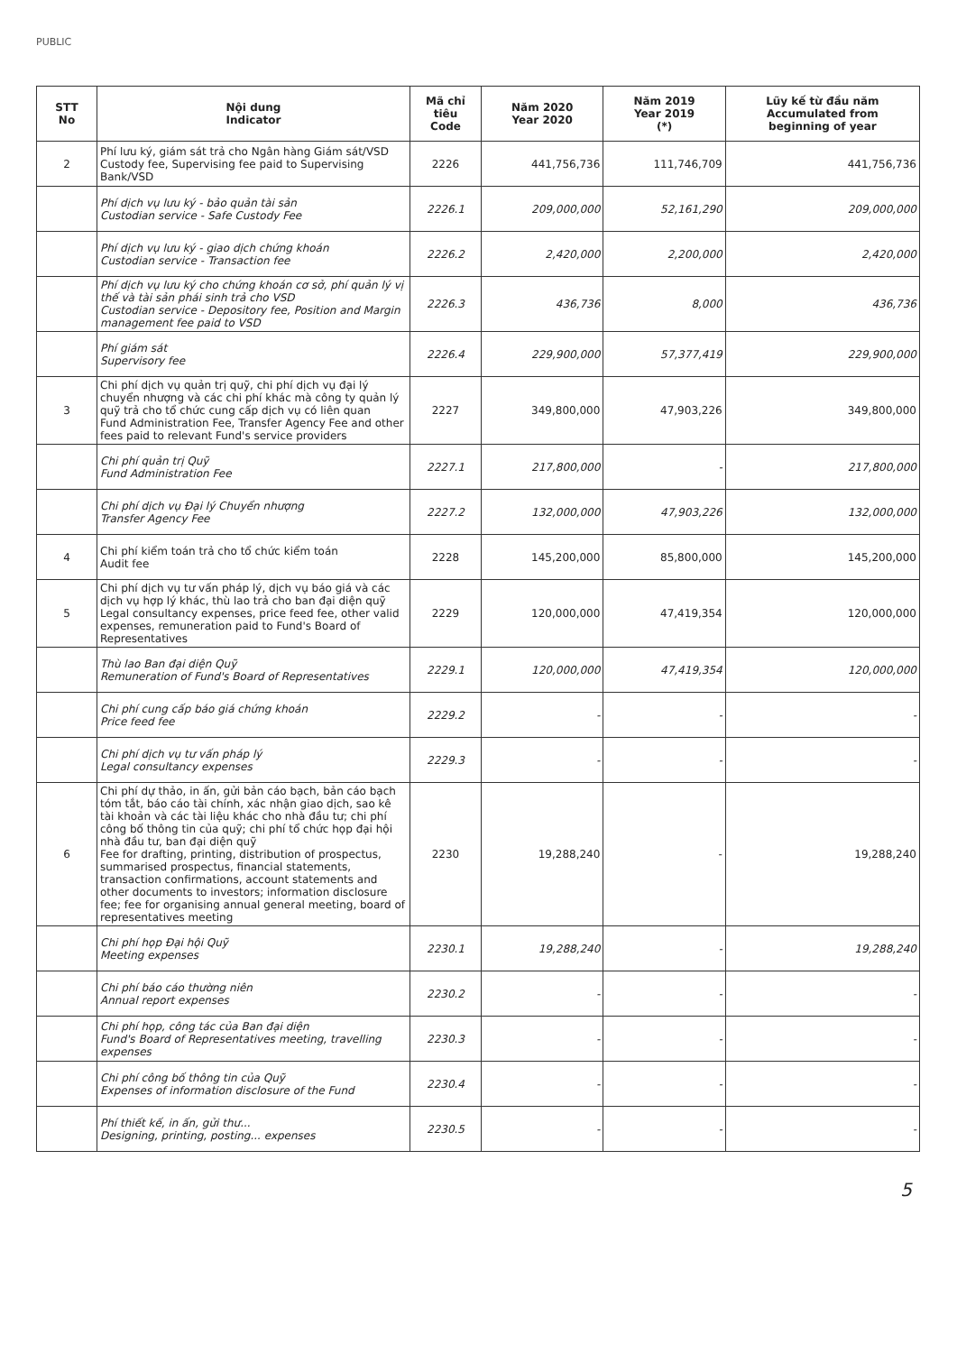PUBLIC
| STT No | Nội dung Indicator | Mã chỉ tiêu Code | Năm 2020 Year 2020 | Năm 2019 Year 2019 (*) | Lũy kế từ đầu năm Accumulated from beginning of year |
| --- | --- | --- | --- | --- | --- |
| 2 | Phí lưu ký, giám sát trả cho Ngân hàng Giám sát/VSD Custody fee, Supervising fee paid to Supervising Bank/VSD | 2226 | 441,756,736 | 111,746,709 | 441,756,736 |
| | Phí dịch vụ lưu ký - bảo quản tài sản Custodian service - Safe Custody Fee | 2226.1 | 209,000,000 | 52,161,290 | 209,000,000 |
| | Phí dịch vụ lưu ký - giao dịch chứng khoán Custodian service - Transaction fee | 2226.2 | 2,420,000 | 2,200,000 | 2,420,000 |
| | Phí dịch vụ lưu ký cho chứng khoán cơ sở, phí quản lý vị thế và tài sản phái sinh trả cho VSD Custodian service - Depository fee, Position and Margin management fee paid to VSD | 2226.3 | 436,736 | 8,000 | 436,736 |
| | Phí giám sát Supervisory fee | 2226.4 | 229,900,000 | 57,377,419 | 229,900,000 |
| 3 | Chi phí dịch vụ quản trị quỹ, chi phí dịch vụ đại lý chuyển nhượng và các chi phí khác mà công ty quản lý quỹ trả cho tổ chức cung cấp dịch vụ có liên quan Fund Administration Fee, Transfer Agency Fee and other fees paid to relevant Fund's service providers | 2227 | 349,800,000 | 47,903,226 | 349,800,000 |
| | Chi phí quản trị Quỹ Fund Administration Fee | 2227.1 | 217,800,000 | - | 217,800,000 |
| | Chi phí dịch vụ Đại lý Chuyển nhượng Transfer Agency Fee | 2227.2 | 132,000,000 | 47,903,226 | 132,000,000 |
| 4 | Chi phí kiểm toán trả cho tổ chức kiểm toán Audit fee | 2228 | 145,200,000 | 85,800,000 | 145,200,000 |
| 5 | Chi phí dịch vụ tư vấn pháp lý, dịch vụ báo giá và các dịch vụ hợp lý khác, thù lao trả cho ban đại diện quỹ Legal consultancy expenses, price feed fee, other valid expenses, remuneration paid to Fund's Board of Representatives | 2229 | 120,000,000 | 47,419,354 | 120,000,000 |
| | Thù lao Ban đại diện Quỹ Remuneration of Fund's Board of Representatives | 2229.1 | 120,000,000 | 47,419,354 | 120,000,000 |
| | Chi phí cung cấp báo giá chứng khoán Price feed fee | 2229.2 | - | - | - |
| | Chi phí dịch vụ tư vấn pháp lý Legal consultancy expenses | 2229.3 | - | - | - |
| 6 | Chi phí dự thảo, in ấn, gửi bản cáo bạch, bản cáo bạch tóm tắt, báo cáo tài chính, xác nhận giao dịch, sao kê tài khoản và các tài liệu khác cho nhà đầu tư; chi phí công bố thông tin của quỹ; chi phí tổ chức họp đại hội nhà đầu tư, ban đại diện quỹ Fee for drafting, printing, distribution of prospectus, summarised prospectus, financial statements, transaction confirmations, account statements and other documents to investors; information disclosure fee; fee for organising annual general meeting, board of representatives meeting | 2230 | 19,288,240 | - | 19,288,240 |
| | Chi phí họp Đại hội Quỹ Meeting expenses | 2230.1 | 19,288,240 | - | 19,288,240 |
| | Chi phí báo cáo thường niên Annual report expenses | 2230.2 | - | - | - |
| | Chi phí họp, công tác của Ban đại diện Fund's Board of Representatives meeting, travelling expenses | 2230.3 | - | - | - |
| | Chi phí công bố thông tin của Quỹ Expenses of information disclosure of the Fund | 2230.4 | - | - | - |
| | Phí thiết kế, in ấn, gửi thư... Designing, printing, posting... expenses | 2230.5 | - | - | - |
5